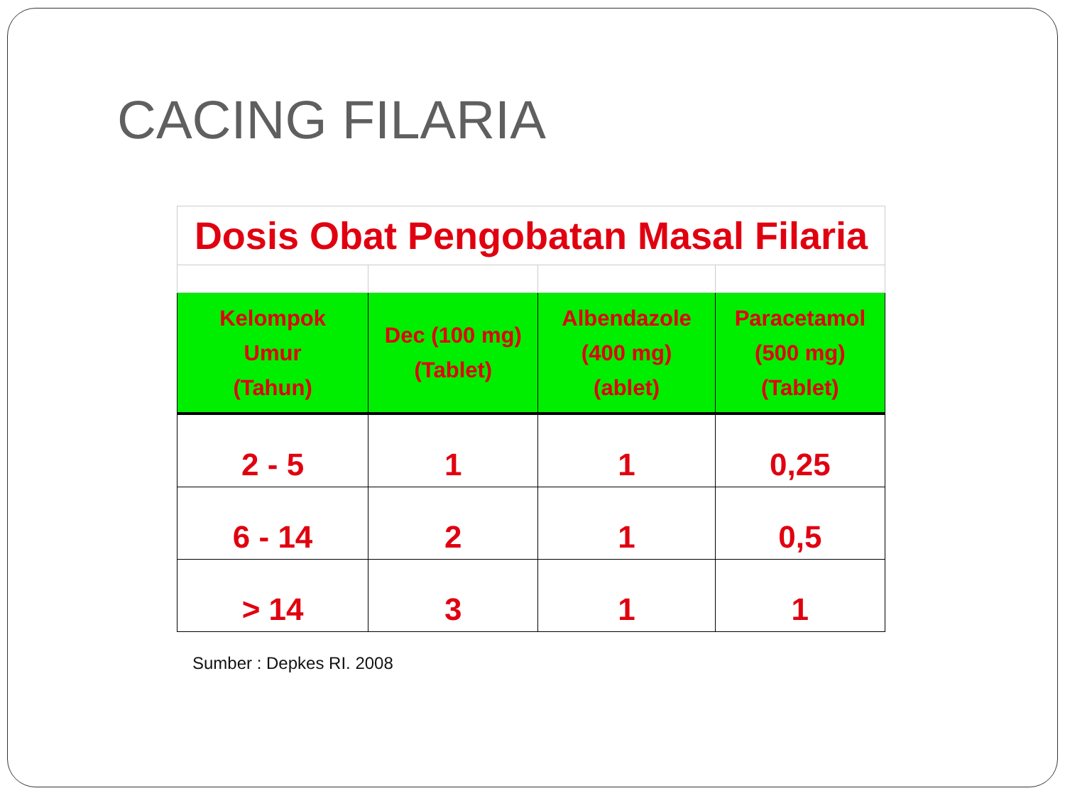CACING FILARIA
| Dosis Obat Pengobatan Masal Filaria | | | |
| Kelompok Umur (Tahun) | Dec (100 mg) (Tablet) | Albendazole (400 mg) (ablet) | Paracetamol (500 mg) (Tablet) |
| 2 - 5 | 1 | 1 | 0,25 |
| 6 - 14 | 2 | 1 | 0,5 |
| > 14 | 3 | 1 | 1 |
Sumber : Depkes RI. 2008